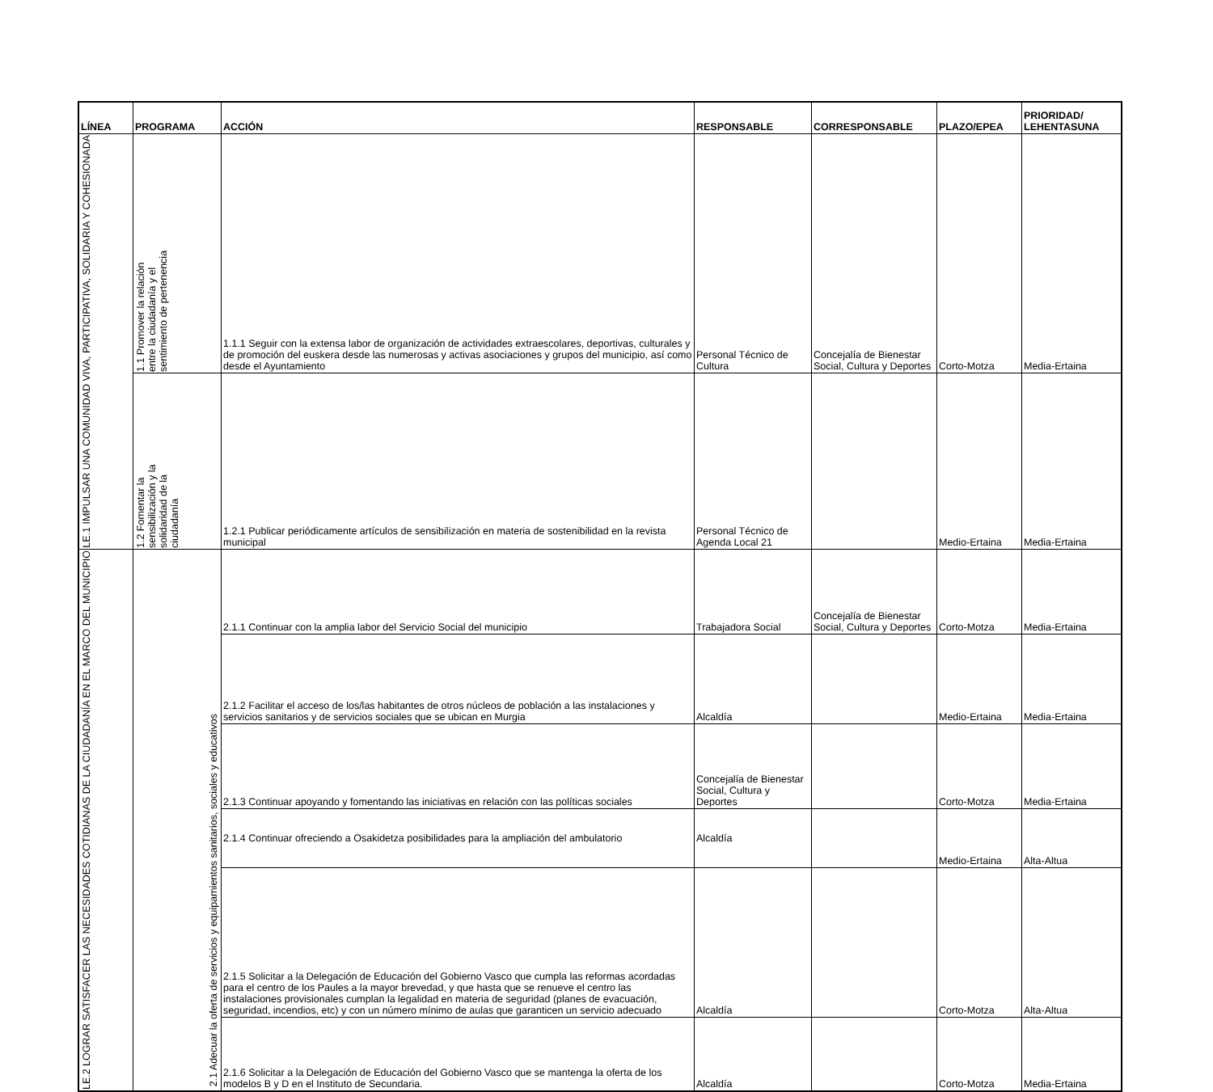| LÍNEA | PROGRAMA | ACCIÓN | RESPONSABLE | CORRESPONSABLE | PLAZO/EPEA | PRIORIDAD/ LEHENTASUNA |
| --- | --- | --- | --- | --- | --- | --- |
| LE.1 IMPULSAR UNA COMUNIDAD VIVA, PARTICIPATIVA, SOLIDARIA Y COHESIONADA | 1.1 Promover la relación entre la ciudadanía y el sentimiento de pertenencia | 1.1.1 Seguir con la extensa labor de organización de actividades extraescolares, deportivas, culturales y de promoción del euskera desde las numerosas y activas asociaciones y grupos del municipio, así como desde el Ayuntamiento | Personal Técnico de Cultura | Concejalía de Bienestar Social, Cultura y Deportes | Corto-Motza | Media-Ertaina |
| | 1.2 Fomentar la sensibilización y la solidaridad de la ciudadanía | 1.2.1 Publicar periódicamente artículos de sensibilización en materia de sostenibilidad en la revista municipal | Personal Técnico de Agenda Local 21 | | Medio-Ertaina | Media-Ertaina |
| LE.2 LOGRAR SATISFACER LAS NECESIDADES COTIDIANAS DE LA CIUDADANÍA EN EL MARCO DEL MUNICIPIO | 2.1 Adecuar la oferta de servicios y equipamientos sanitarios, sociales y educativos | 2.1.1 Continuar con la amplia labor del Servicio Social del municipio | Trabajadora Social | Concejalía de Bienestar Social, Cultura y Deportes | Corto-Motza | Media-Ertaina |
| | | 2.1.2 Facilitar el acceso de los/las habitantes de otros núcleos de población a las instalaciones y servicios sanitarios y de servicios sociales que se ubican en Murgia | Alcaldía | | Medio-Ertaina | Media-Ertaina |
| | | 2.1.3 Continuar apoyando y fomentando las iniciativas en relación con las políticas sociales | Concejalía de Bienestar Social, Cultura y Deportes | | Corto-Motza | Media-Ertaina |
| | | 2.1.4 Continuar ofreciendo a Osakidetza posibilidades para la ampliación del ambulatorio | Alcaldía | | Medio-Ertaina | Alta-Altua |
| | | 2.1.5 Solicitar a la Delegación de Educación del Gobierno Vasco que cumpla las reformas acordadas para el centro de los Paules a la mayor brevedad, y que hasta que se renueve el centro las instalaciones provisionales cumplan la legalidad en materia de seguridad (planes de evacuación, seguridad, incendios, etc) y con un número mínimo de aulas que garanticen un servicio adecuado | Alcaldía | | Corto-Motza | Alta-Altua |
| | | 2.1.6 Solicitar a la Delegación de Educación del Gobierno Vasco que se mantenga la oferta de los modelos B y D en el Instituto de Secundaria. | Alcaldía | | Corto-Motza | Media-Ertaina |